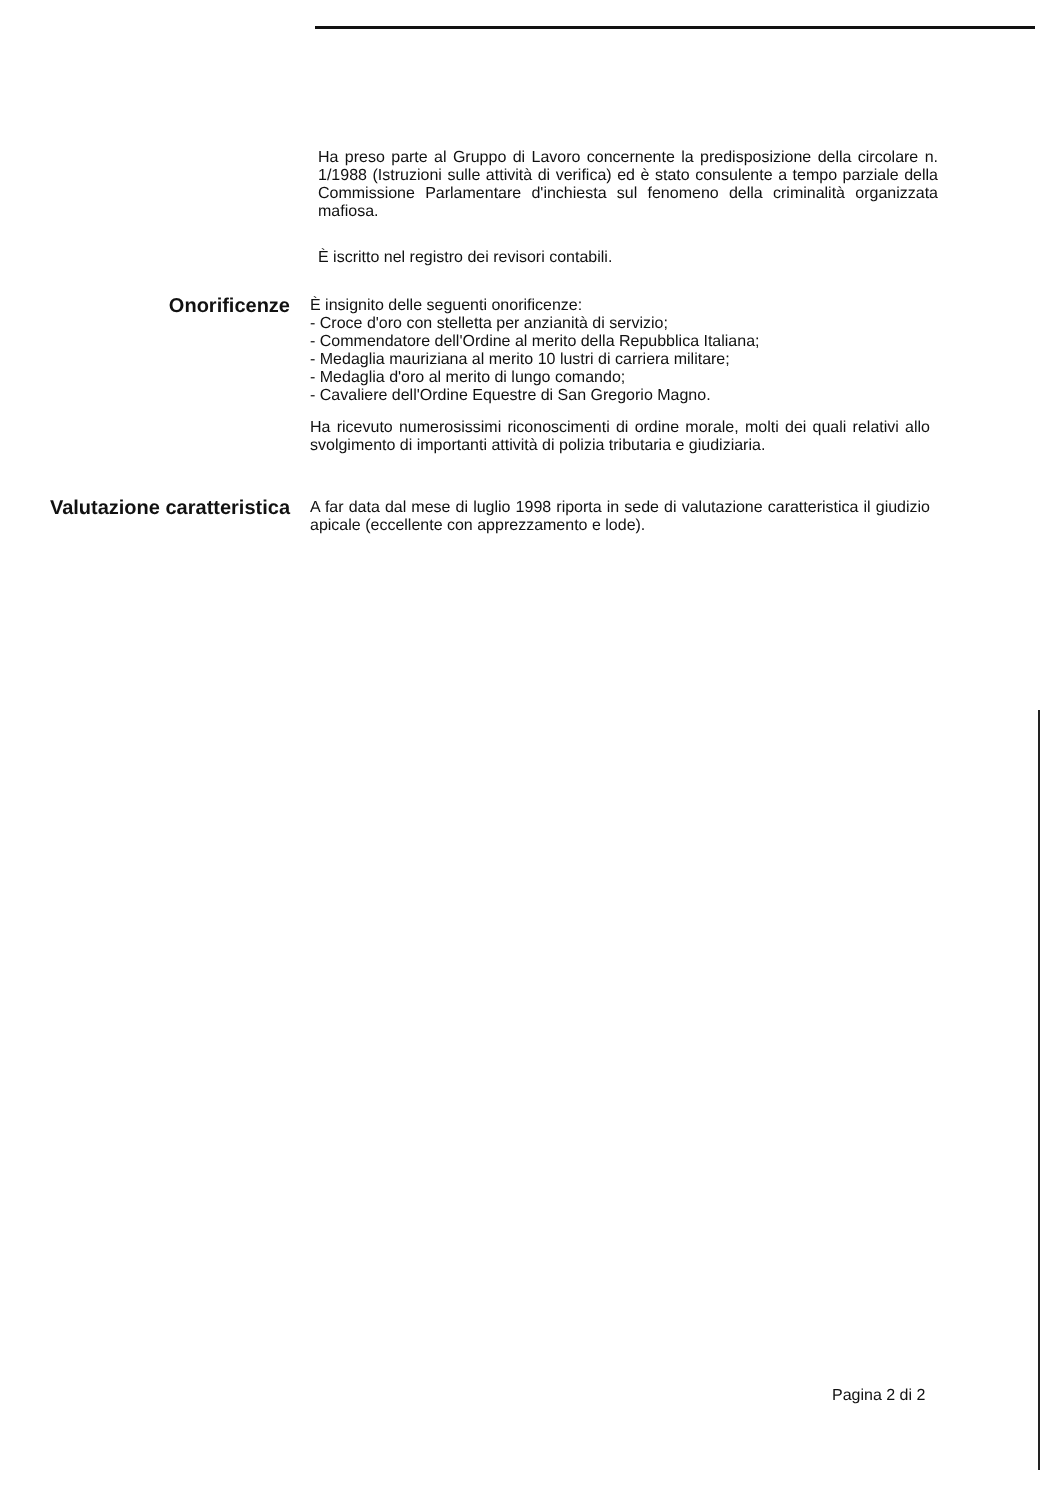Ha preso parte al Gruppo di Lavoro concernente la predisposizione della circolare n. 1/1988 (Istruzioni sulle attività di verifica) ed è stato consulente a tempo parziale della Commissione Parlamentare d'inchiesta sul fenomeno della criminalità organizzata mafiosa.
È iscritto nel registro dei revisori contabili.
Onorificenze
È insignito delle seguenti onorificenze:
- Croce d'oro con stelletta per anzianità di servizio;
- Commendatore dell'Ordine al merito della Repubblica Italiana;
- Medaglia mauriziana al merito 10 lustri di carriera militare;
- Medaglia d'oro al merito di lungo comando;
- Cavaliere dell'Ordine Equestre di San Gregorio Magno.
Ha ricevuto numerosissimi riconoscimenti di ordine morale, molti dei quali relativi allo svolgimento di importanti attività di polizia tributaria e giudiziaria.
Valutazione caratteristica
A far data dal mese di luglio 1998 riporta in sede di valutazione caratteristica il giudizio apicale (eccellente con apprezzamento e lode).
Pagina 2 di 2